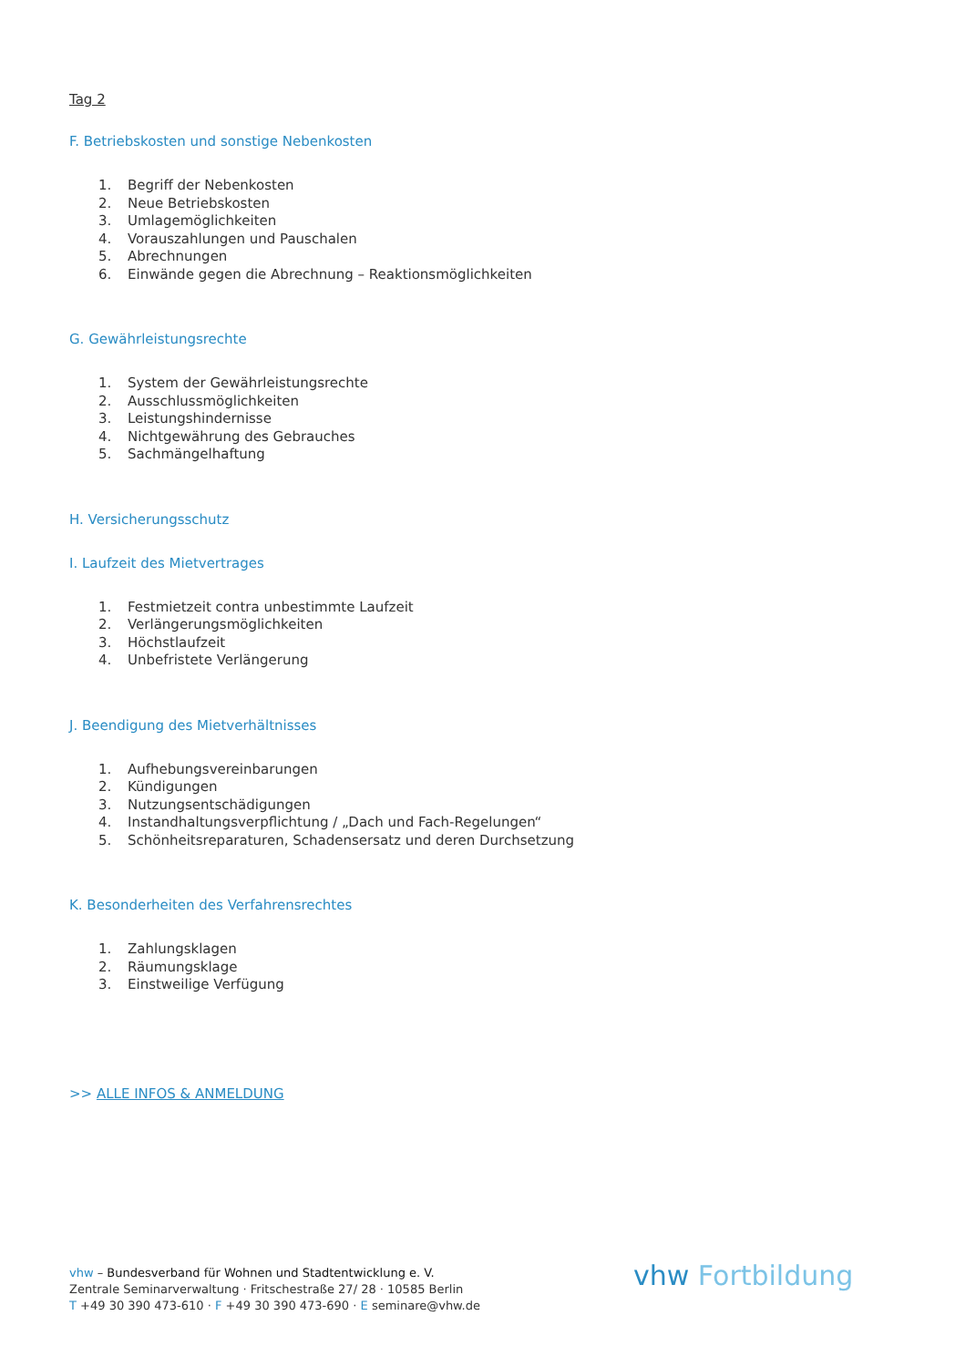Tag 2
F. Betriebskosten und sonstige Nebenkosten
1. Begriff der Nebenkosten
2. Neue Betriebskosten
3. Umlagemöglichkeiten
4. Vorauszahlungen und Pauschalen
5. Abrechnungen
6. Einwände gegen die Abrechnung – Reaktionsmöglichkeiten
G. Gewährleistungsrechte
1. System der Gewährleistungsrechte
2. Ausschlussmöglichkeiten
3. Leistungshindernisse
4. Nichtgewährung des Gebrauches
5. Sachmängelhaftung
H. Versicherungsschutz
I. Laufzeit des Mietvertrages
1. Festmietzeit contra unbestimmte Laufzeit
2. Verlängerungsmöglichkeiten
3. Höchstlaufzeit
4. Unbefristete Verlängerung
J. Beendigung des Mietverhältnisses
1. Aufhebungsvereinbarungen
2. Kündigungen
3. Nutzungsentschädigungen
4. Instandhaltungsverpflichtung / „Dach und Fach-Regelungen“
5. Schönheitsreparaturen, Schadensersatz und deren Durchsetzung
K. Besonderheiten des Verfahrensrechtes
1. Zahlungsklagen
2. Räumungsklage
3. Einstweilige Verfügung
>> ALLE INFOS & ANMELDUNG
vhw – Bundesverband für Wohnen und Stadtentwicklung e. V.
Zentrale Seminarverwaltung · Fritschestraße 27/ 28 · 10585 Berlin
T +49 30 390 473-610 · F +49 30 390 473-690 · E seminare@vhw.de
vhw Fortbildung